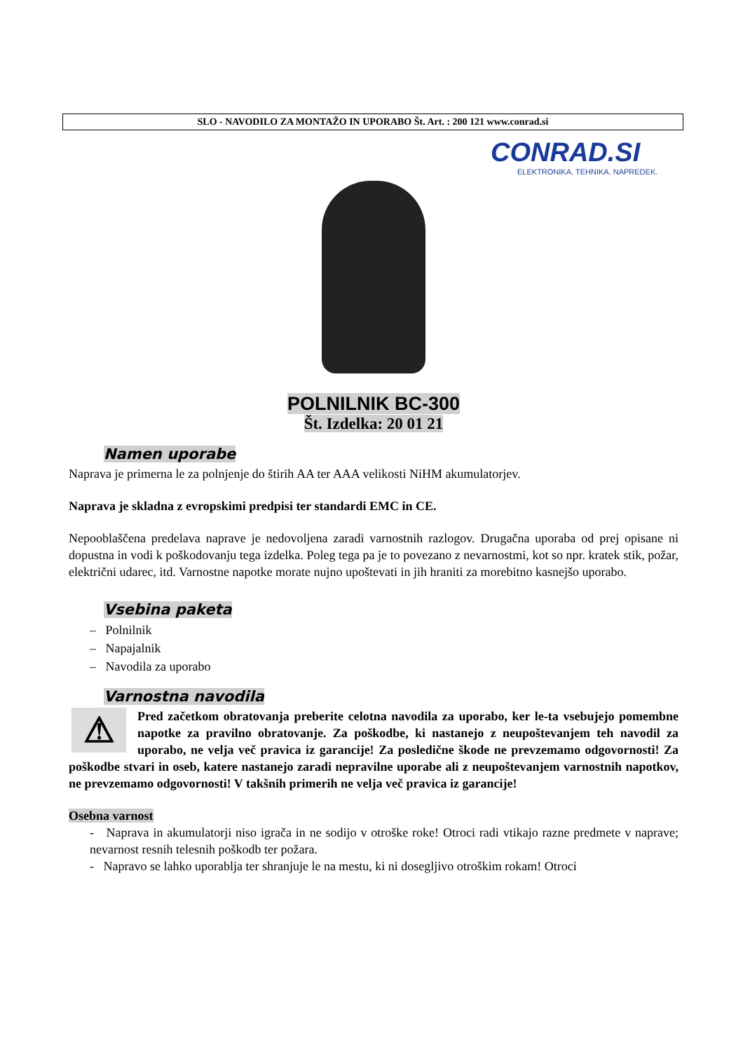SLO - NAVODILO ZA MONTAŽO IN UPORABO Št. Art. : 200 121 www.conrad.si
CONRAD.SI
ELEKTRONIKA. TEHNIKA. NAPREDEK.
POLNILNIK BC-300
Št. Izdelka: 20 01 21
Namen uporabe
Naprava je primerna le za polnjenje do štirih AA ter AAA velikosti NiHM akumulatorjev.
Naprava je skladna z evropskimi predpisi ter standardi EMC in CE.
Nepooblaščena predelava naprave je nedovoljena zaradi varnostnih razlogov. Drugačna uporaba od prej opisane ni dopustna in vodi k poškodovanju tega izdelka. Poleg tega pa je to povezano z nevarnostmi, kot so npr. kratek stik, požar, električni udarec, itd. Varnostne napotke morate nujno upoštevati in jih hraniti za morebitno kasnejšo uporabo.
Vsebina paketa
– Polnilnik
– Napajalnik
– Navodila za uporabo
Varnostna navodila
⚠ Pred začetkom obratovanja preberite celotna navodila za uporabo, ker le-ta vsebujejo pomembne napotke za pravilno obratovanje. Za poškodbe, ki nastanejo z neupoštevanjem teh navodil za uporabo, ne velja več pravica iz garancije! Za posledične škode ne prevzemamo odgovornosti! Za poškodbe stvari in oseb, katere nastanejo zaradi nepravilne uporabe ali z neupoštevanjem varnostnih napotkov, ne prevzemamo odgovornosti! V takšnih primerih ne velja več pravica iz garancije!
Osebna varnost
- Naprava in akumulatorji niso igrača in ne sodijo v otroške roke! Otroci radi vtikajo razne predmete v naprave; nevarnost resnih telesnih poškodb ter požara.
- Napravo se lahko uporablja ter shranjuje le na mestu, ki ni dosegljivo otroškim rokam! Otroci